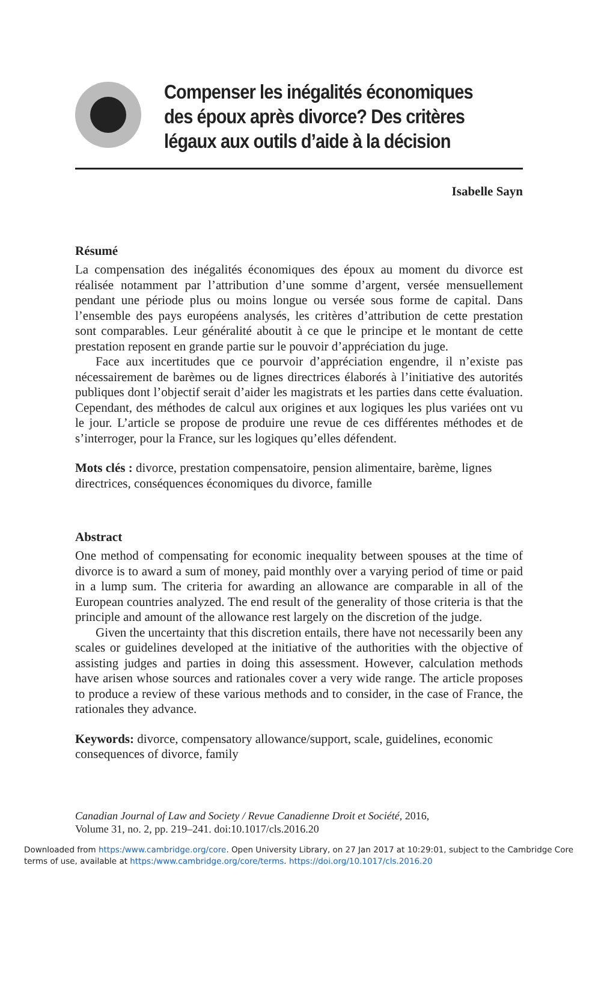Compenser les inégalités économiques des époux après divorce? Des critères légaux aux outils d’aide à la décision
Isabelle Sayn
Résumé
La compensation des inégalités économiques des époux au moment du divorce est réalisée notamment par l’attribution d’une somme d’argent, versée mensuellement pendant une période plus ou moins longue ou versée sous forme de capital. Dans l’ensemble des pays européens analysés, les critères d’attribution de cette prestation sont comparables. Leur généralité aboutit à ce que le principe et le montant de cette prestation reposent en grande partie sur le pouvoir d’appréciation du juge.
Face aux incertitudes que ce pourvoir d’appréciation engendre, il n’existe pas nécessairement de barèmes ou de lignes directrices élaborés à l’initiative des autorités publiques dont l’objectif serait d’aider les magistrats et les parties dans cette évaluation. Cependant, des méthodes de calcul aux origines et aux logiques les plus variées ont vu le jour. L’article se propose de produire une revue de ces différentes méthodes et de s’interroger, pour la France, sur les logiques qu’elles défendent.
Mots clés : divorce, prestation compensatoire, pension alimentaire, barème, lignes directrices, conséquences économiques du divorce, famille
Abstract
One method of compensating for economic inequality between spouses at the time of divorce is to award a sum of money, paid monthly over a varying period of time or paid in a lump sum. The criteria for awarding an allowance are comparable in all of the European countries analyzed. The end result of the generality of those criteria is that the principle and amount of the allowance rest largely on the discretion of the judge.
Given the uncertainty that this discretion entails, there have not necessarily been any scales or guidelines developed at the initiative of the authorities with the objective of assisting judges and parties in doing this assessment. However, calculation methods have arisen whose sources and rationales cover a very wide range. The article proposes to produce a review of these various methods and to consider, in the case of France, the rationales they advance.
Keywords: divorce, compensatory allowance/support, scale, guidelines, economic consequences of divorce, family
Canadian Journal of Law and Society / Revue Canadienne Droit et Société, 2016,
Volume 31, no. 2, pp. 219–241. doi:10.1017/cls.2016.20
Downloaded from https:/www.cambridge.org/core. Open University Library, on 27 Jan 2017 at 10:29:01, subject to the Cambridge Core terms of use, available at https:/www.cambridge.org/core/terms. https://doi.org/10.1017/cls.2016.20